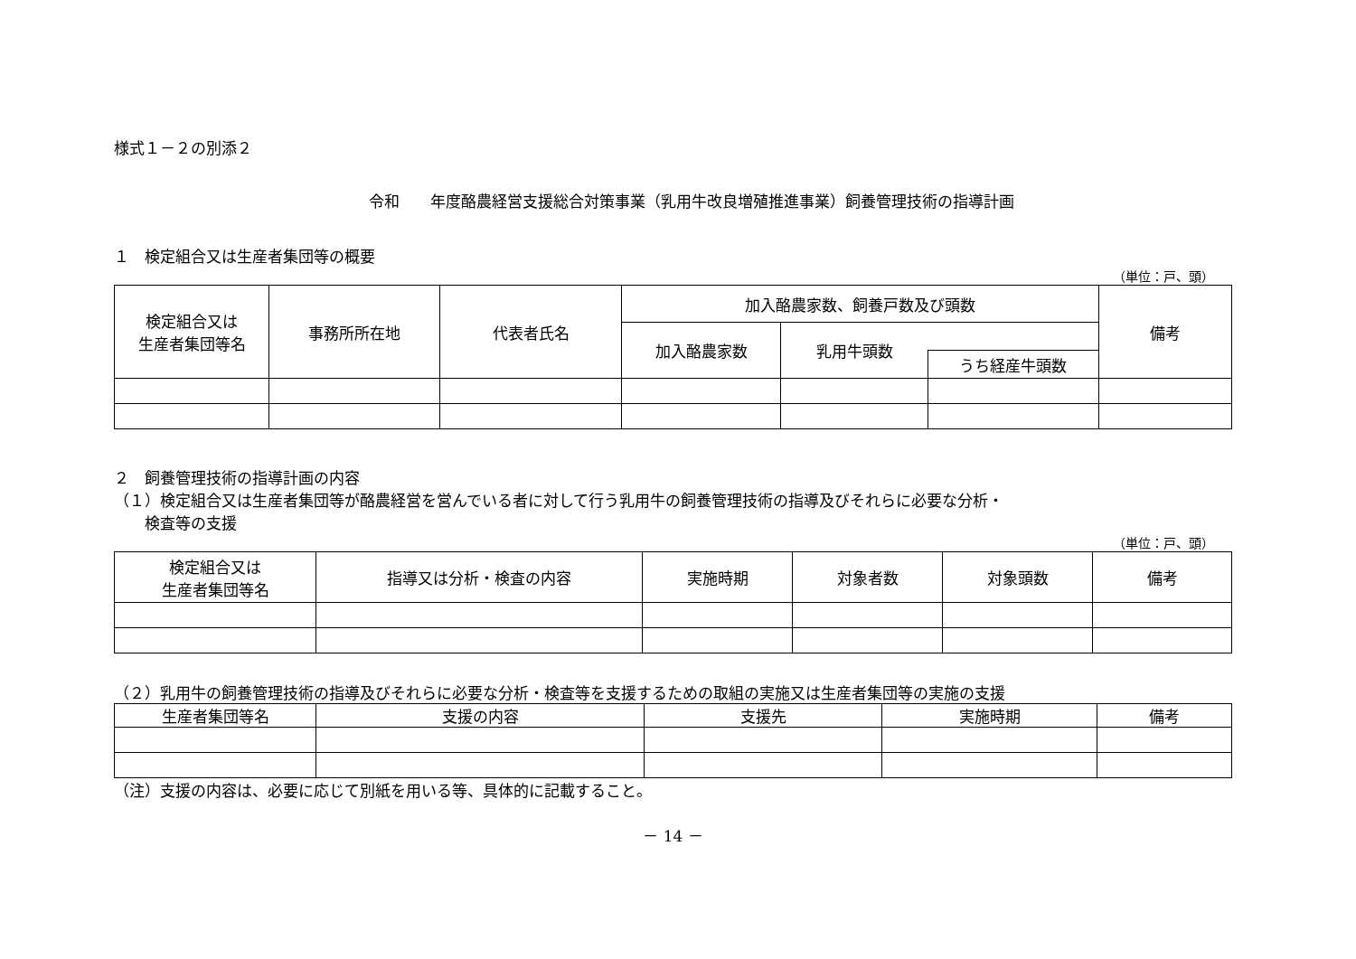様式１－２の別添２
令和　　年度酪農経営支援総合対策事業（乳用牛改良増殖推進事業）飼養管理技術の指導計画
１　検定組合又は生産者集団等の概要
（単位：戸、頭）
| 検定組合又は 生産者集団等名 | 事務所所在地 | 代表者氏名 | 加入酪農家数、飼養戸数及び頭数 | | | 備考 |
| --- | --- | --- | --- | --- | --- | --- |
| | | | 加入酪農家数 | 乳用牛頭数 | | |
| | | | | | うち経産牛頭数 | |
２　飼養管理技術の指導計画の内容
（１）検定組合又は生産者集団等が酪農経営を営んでいる者に対して行う乳用牛の飼養管理技術の指導及びそれらに必要な分析・
　　検査等の支援
（単位：戸、頭）
| 検定組合又は 生産者集団等名 | 指導又は分析・検査の内容 | 実施時期 | 対象者数 | 対象頭数 | 備考 |
| --- | --- | --- | --- | --- | --- |
（２）乳用牛の飼養管理技術の指導及びそれらに必要な分析・検査等を支援するための取組の実施又は生産者集団等の実施の支援
| 生産者集団等名 | 支援の内容 | 支援先 | 実施時期 | 備考 |
| --- | --- | --- | --- | --- |
（注）支援の内容は、必要に応じて別紙を用いる等、具体的に記載すること。
－ 14 －